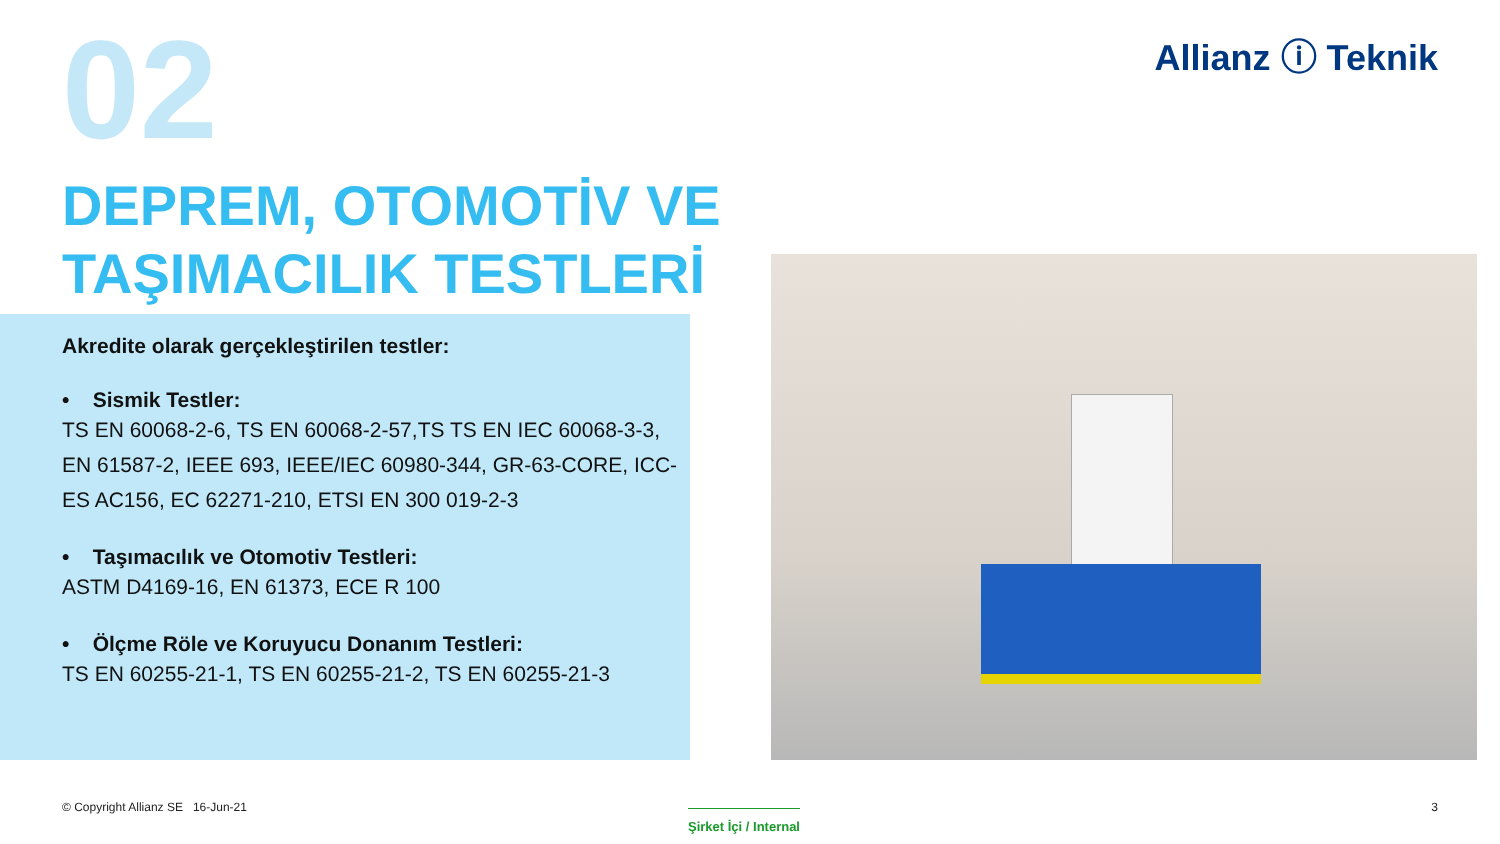02 Allianz ⓘ Teknik
DEPREM, OTOMOTİV VE
TAŞIMACILIK TESTLERİ
Akredite olarak gerçekleştirilen testler:
• Sismik Testler:
TS EN 60068-2-6, TS EN 60068-2-57,TS TS EN IEC 60068-3-3, EN 61587-2, IEEE 693, IEEE/IEC 60980-344, GR-63-CORE, ICC-ES AC156, EC 62271-210, ETSI EN 300 019-2-3
• Taşımacılık ve Otomotiv Testleri:
ASTM D4169-16, EN 61373, ECE R 100
• Ölçme Röle ve Koruyucu Donanım Testleri:
TS EN 60255-21-1, TS EN 60255-21-2, TS EN 60255-21-3
© Copyright Allianz SE 16-Jun-21
Şirket İçi / Internal
3